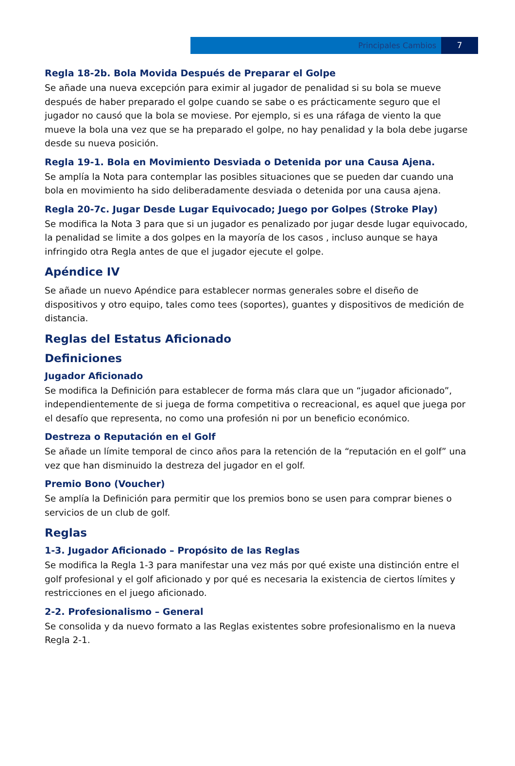Principales Cambios 7
Regla 18-2b. Bola Movida Después de Preparar el Golpe
Se añade una nueva excepción para eximir al jugador de penalidad si su bola se mueve después de haber preparado el golpe cuando se sabe o es prácticamente seguro que el jugador no causó que la bola se moviese. Por ejemplo, si es una ráfaga de viento la que mueve la bola una vez que se ha preparado el golpe, no hay penalidad y la bola debe jugarse desde su nueva posición.
Regla 19-1. Bola en Movimiento Desviada o Detenida por una Causa Ajena.
Se amplía la Nota para contemplar las posibles situaciones que se pueden dar cuando una bola en movimiento ha sido deliberadamente desviada o detenida por una causa ajena.
Regla 20-7c. Jugar Desde Lugar Equivocado; Juego por Golpes (Stroke Play)
Se modifica la Nota 3 para que si un jugador es penalizado por jugar desde lugar equivocado, la penalidad se limite a dos golpes en la mayoría de los casos , incluso aunque se haya infringido otra Regla antes de que el jugador ejecute el golpe.
Apéndice IV
Se añade un nuevo Apéndice para establecer normas generales sobre el diseño de dispositivos y otro equipo, tales como tees (soportes), guantes y dispositivos de medición de distancia.
Reglas del Estatus Aficionado
Definiciones
Jugador Aficionado
Se modifica la Definición para establecer de forma más clara que un “jugador aficionado”, independientemente de si juega de forma competitiva o recreacional, es aquel que juega por el desafío que representa, no como una profesión ni por un beneficio económico.
Destreza o Reputación en el Golf
Se añade un límite temporal de cinco años para la retención de la “reputación en el golf” una vez que han disminuido la destreza del jugador en el golf.
Premio Bono (Voucher)
Se amplía la Definición para permitir que los premios bono se usen para comprar bienes o servicios de un club de golf.
Reglas
1-3. Jugador Aficionado – Propósito de las Reglas
Se modifica la Regla 1-3 para manifestar una vez más por qué existe una distinción entre el golf profesional y el golf aficionado y por qué es necesaria la existencia de ciertos límites y restricciones en el juego aficionado.
2-2. Profesionalismo – General
Se consolida y da nuevo formato a las Reglas existentes sobre profesionalismo en la nueva Regla 2-1.